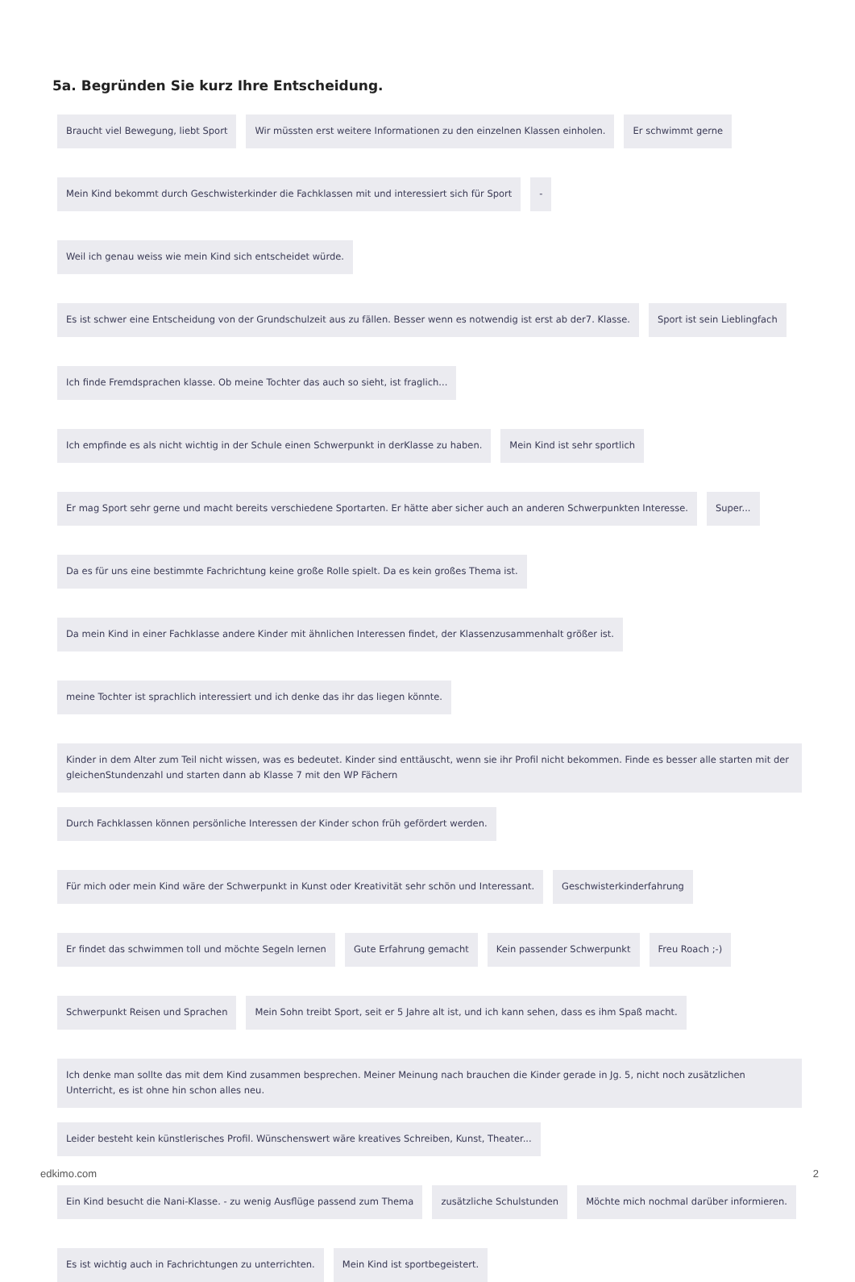5a. Begründen Sie kurz Ihre Entscheidung.
Braucht viel Bewegung, liebt Sport
Wir müssten erst weitere Informationen zu den einzelnen Klassen einholen.
Er schwimmt gerne
Mein Kind bekommt durch Geschwisterkinder die Fachklassen mit und interessiert sich für Sport
-
Weil ich genau weiss wie mein Kind sich entscheidet würde.
Es ist schwer eine Entscheidung von der Grundschulzeit aus zu fällen. Besser wenn es notwendig ist erst ab der7. Klasse.
Sport ist sein Lieblingfach
Ich finde Fremdsprachen klasse. Ob meine Tochter das auch so sieht, ist fraglich...
Ich empfinde es als nicht wichtig in der Schule einen Schwerpunkt in derKlasse zu haben.
Mein Kind ist sehr sportlich
Er mag Sport sehr gerne und macht bereits verschiedene Sportarten. Er hätte aber sicher auch an anderen Schwerpunkten Interesse.
Super...
Da es für uns eine bestimmte Fachrichtung keine große Rolle spielt. Da es kein großes Thema ist.
Da mein Kind in einer Fachklasse andere Kinder mit ähnlichen Interessen findet, der Klassenzusammenhalt größer ist.
meine Tochter ist sprachlich interessiert und ich denke das ihr das liegen könnte.
Kinder in dem Alter zum Teil nicht wissen, was es bedeutet. Kinder sind enttäuscht, wenn sie ihr Profil nicht bekommen. Finde es besser alle starten mit der gleichenStundenzahl und starten dann ab Klasse 7 mit den WP Fächern
Durch Fachklassen können persönliche Interessen der Kinder schon früh gefördert werden.
Für mich oder mein Kind wäre der Schwerpunkt in Kunst oder Kreativität sehr schön und Interessant.
Geschwisterkinderfahrung
Er findet das schwimmen toll und möchte Segeln lernen
Gute Erfahrung gemacht
Kein passender Schwerpunkt
Freu Roach ;-)
Schwerpunkt Reisen und Sprachen
Mein Sohn treibt Sport, seit er 5 Jahre alt ist, und ich kann sehen, dass es ihm Spaß macht.
Ich denke man sollte das mit dem Kind zusammen besprechen. Meiner Meinung nach brauchen die Kinder gerade in Jg. 5, nicht noch zusätzlichen Unterricht, es ist ohne hin schon alles neu.
Leider besteht kein künstlerisches Profil. Wünschenswert wäre kreatives Schreiben, Kunst, Theater...
Ein Kind besucht die Nani-Klasse. - zu wenig Ausflüge passend zum Thema
zusätzliche Schulstunden
Möchte mich nochmal darüber informieren.
Es ist wichtig auch in Fachrichtungen zu unterrichten.
Mein Kind ist sportbegeistert.
edkimo.com 2